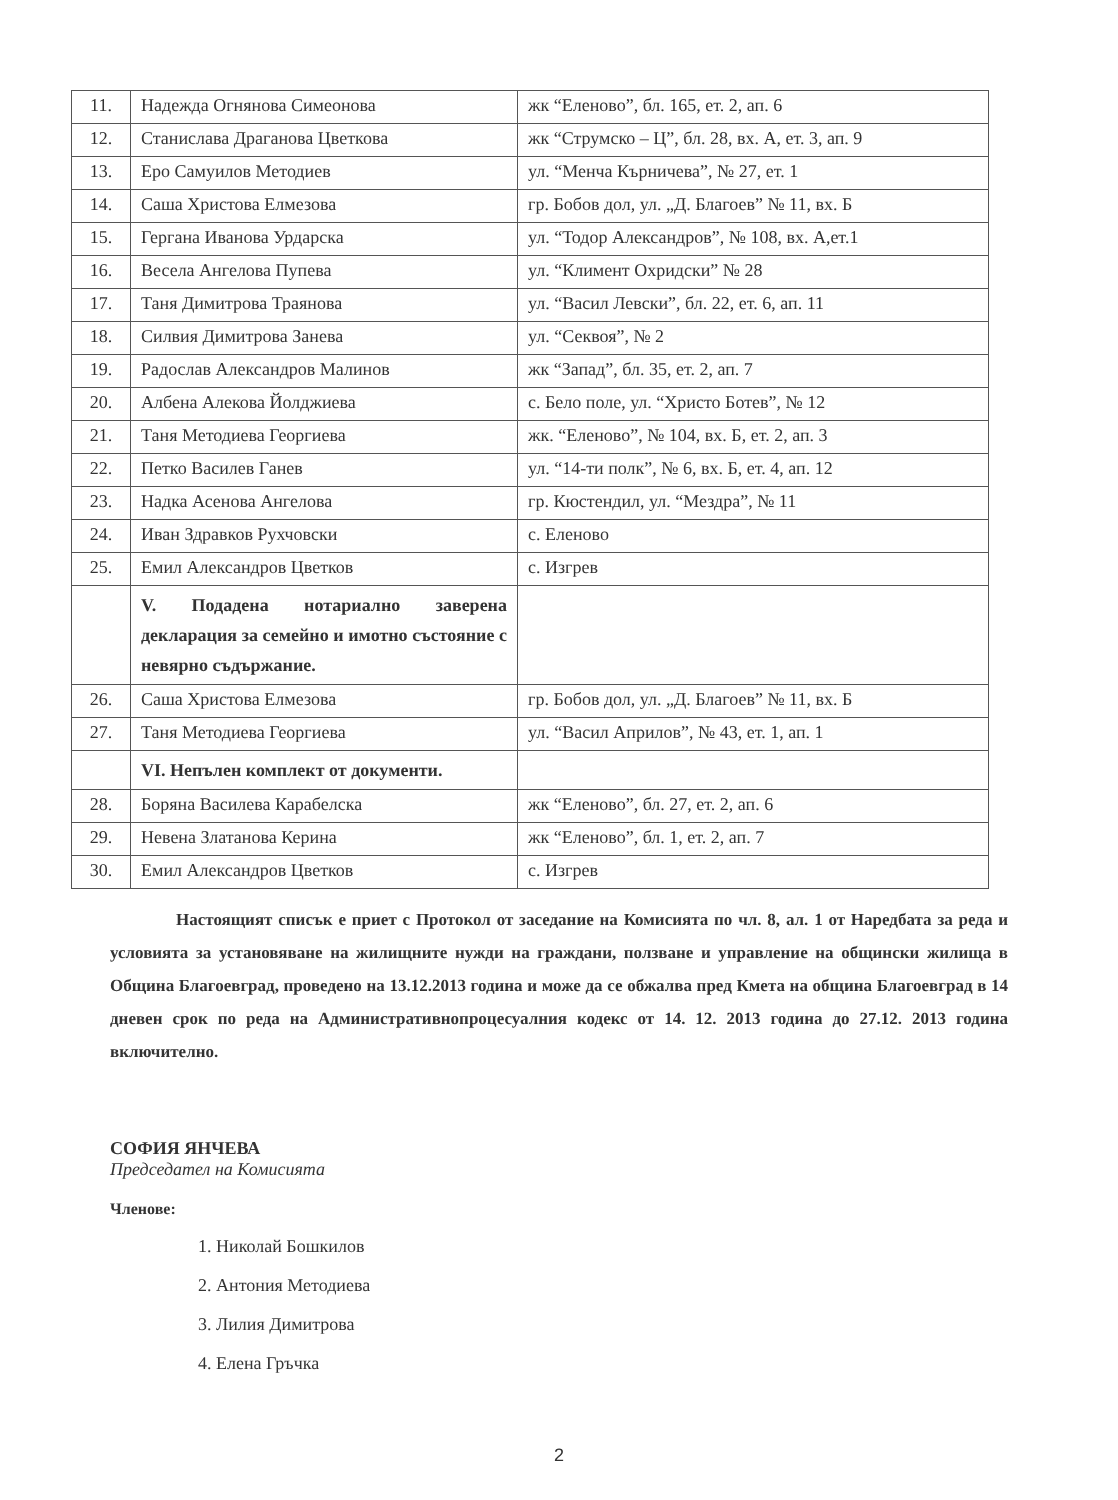| 11. | Надежда Огнянова Симеонова | жк “Еленово”, бл. 165, ет. 2, ап. 6 |
| 12. | Станислава Драганова Цветкова | жк “Струмско – Ц”, бл. 28, вх. А, ет. 3, ап. 9 |
| 13. | Еро Самуилов Методиев | ул. “Менча Кърничева”, № 27, ет. 1 |
| 14. | Саша Христова Елмезова | гр. Бобов дол, ул. „Д. Благоев” № 11, вх. Б |
| 15. | Гергана Иванова Урдарска | ул. “Тодор Александров”, № 108, вх. А,ет.1 |
| 16. | Весела Ангелова Пупева | ул. “Климент Охридски” № 28 |
| 17. | Таня Димитрова Траянова | ул. “Васил Левски”, бл. 22, ет. 6, ап. 11 |
| 18. | Силвия Димитрова Занева | ул. “Секвоя”, № 2 |
| 19. | Радослав Александров Малинов | жк “Запад”, бл. 35, ет. 2, ап. 7 |
| 20. | Албена Алекова Йолджиева | с. Бело поле, ул. “Христо Ботев”, № 12 |
| 21. | Таня Методиева Георгиева | жк. “Еленово”, № 104, вх. Б, ет. 2, ап. 3 |
| 22. | Петко Василев Ганев | ул. “14-ти полк”, № 6, вх. Б, ет. 4, ап. 12 |
| 23. | Надка Асенова Ангелова | гр. Кюстендил, ул. “Мездра”, № 11 |
| 24. | Иван Здравков Рухчовски | с. Еленово |
| 25. | Емил Александров Цветков | с. Изгрев |
| | V. Подадена нотариално заверена декларация за семейно и имотно състояние с невярно съдържание. | |
| 26. | Саша Христова Елмезова | гр. Бобов дол, ул. „Д. Благоев” № 11, вх. Б |
| 27. | Таня Методиева Георгиева | ул. “Васил Априлов”, № 43, ет. 1, ап. 1 |
| | VI. Непълен комплект от документи. | |
| 28. | Боряна Василева Карабелска | жк “Еленово”, бл. 27, ет. 2, ап. 6 |
| 29. | Невена Златанова Керина | жк “Еленово”, бл. 1, ет. 2, ап. 7 |
| 30. | Емил Александров Цветков | с. Изгрев |
Настоящият списък е приет с Протокол от заседание на Комисията по чл. 8, ал. 1 от Наредбата за реда и условията за установяване на жилищните нужди на граждани, ползване и управление на общински жилища в Община Благоевград, проведено на 13.12.2013 година и може да се обжалва пред Кмета на община Благоевград в 14 дневен срок по реда на Административнопроцесуалния кодекс от 14. 12. 2013 година до 27.12. 2013 година включително.
СОФИЯ ЯНЧЕВА
Председател на Комисията
Членове:
1. Николай Бошкилов
2. Антония Методиева
3. Лилия Димитрова
4. Елена Гръчка
2